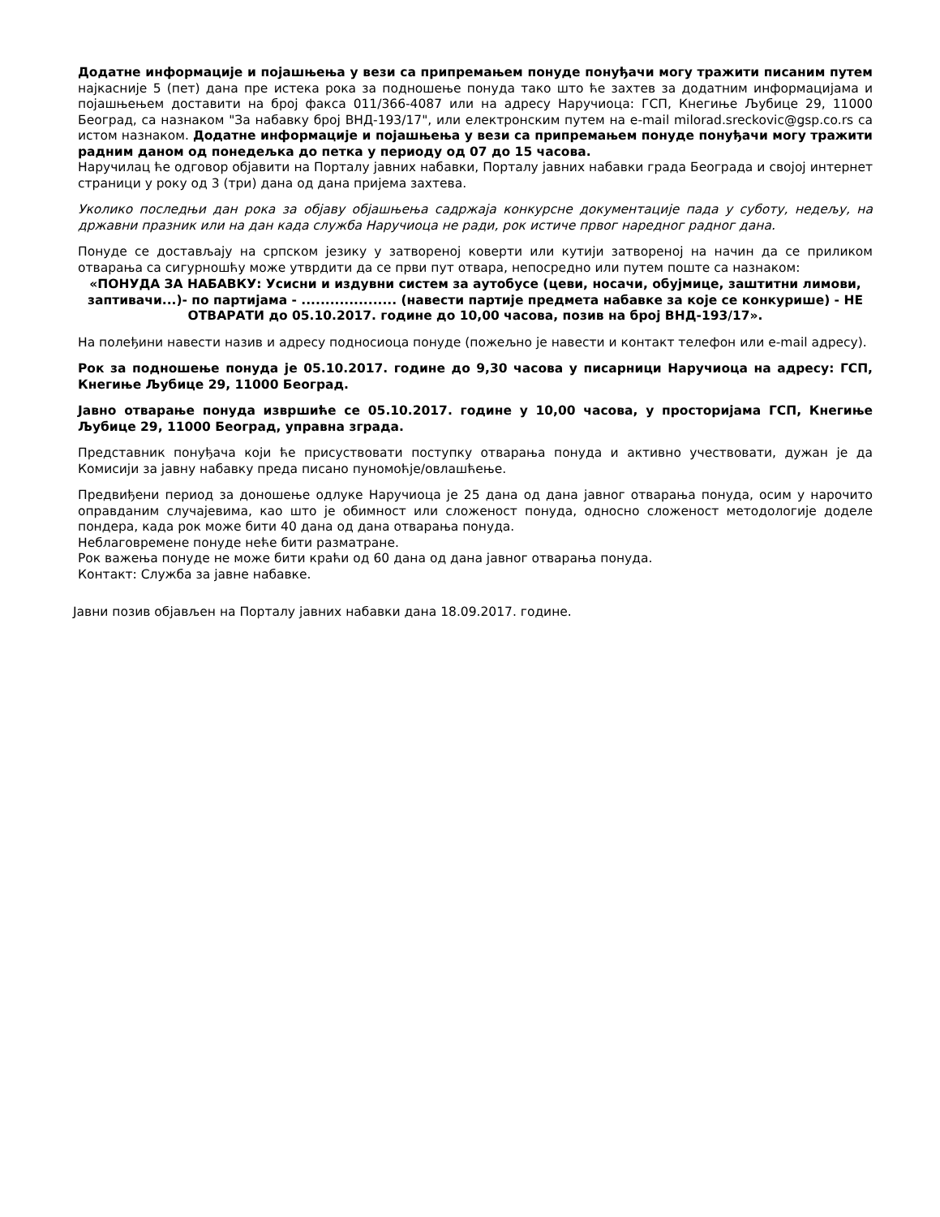Додатне информације и појашњења у вези са припремањем понуде понуђачи могу тражити писаним путем најкасније 5 (пет) дана пре истека рока за подношење понуда тако што ће захтев за додатним информацијама и појашњењем доставити на број факса 011/366-4087 или на адресу Наручиоца: ГСП, Кнегиње Љубице 29, 11000 Београд, са назнаком "За набавку број ВНД-193/17", или електронским путем на e-mail milorad.sreckovic@gsp.co.rs са истом назнаком. Додатне информације и појашњења у вези са припремањем понуде понуђачи могу тражити радним даном од понедељка до петка у периоду од 07 до 15 часова.
Наручилац ће одговор објавити на Порталу јавних набавки, Порталу јавних набавки града Београда и својој интернет страници у року од 3 (три) дана од дана пријема захтева.
Уколико последњи дан рока за објаву објашњења садржаја конкурсне документације пада у суботу, недељу, на државни празник или на дан када служба Наручиоца не ради, рок истиче првог наредног радног дана.
Понуде се достављају на српском језику у затвореној коверти или кутији затвореној на начин да се приликом отварања са сигурношћу може утврдити да се први пут отвара, непосредно или путем поште са назнаком:
«ПОНУДА ЗА НАБАВКУ: Усисни и издувни систем за аутобусе (цеви, носачи, обујмице, заштитни лимови, заптивачи...)- по партијама - .................... (навести партије предмета набавке за које се конкурише) - НЕ ОТВАРАТИ до 05.10.2017. године до 10,00 часова, позив на број ВНД-193/17».
На полеђини навести назив и адресу подносиоца понуде (пожељно је навести и контакт телефон или e-mail адресу).
Рок за подношење понуда је 05.10.2017. године до 9,30 часова у писарници Наручиоца на адресу: ГСП, Кнегиње Љубице 29, 11000 Београд.
Јавно отварање понуда извршиће се 05.10.2017. године у 10,00 часова, у просторијама ГСП, Кнегиње Љубице 29, 11000 Београд, управна зграда.
Представник понуђача који ће присуствовати поступку отварања понуда и активно учествовати, дужан је да Комисији за јавну набавку преда писано пуномоћје/овлашћење.
Предвиђени период за доношење одлуке Наручиоца је 25 дана од дана јавног отварања понуда, осим у нарочито оправданим случајевима, као што је обимност или сложеност понуда, односно сложеност методологије доделе пондера, када рок може бити 40 дана од дана отварања понуда.
Неблаговремене понуде неће бити разматране.
Рок важења понуде не може бити краћи од 60 дана од дана јавног отварања понуда.
Контакт: Служба за јавне набавке.
Јавни позив објављен на Порталу јавних набавки дана 18.09.2017. године.